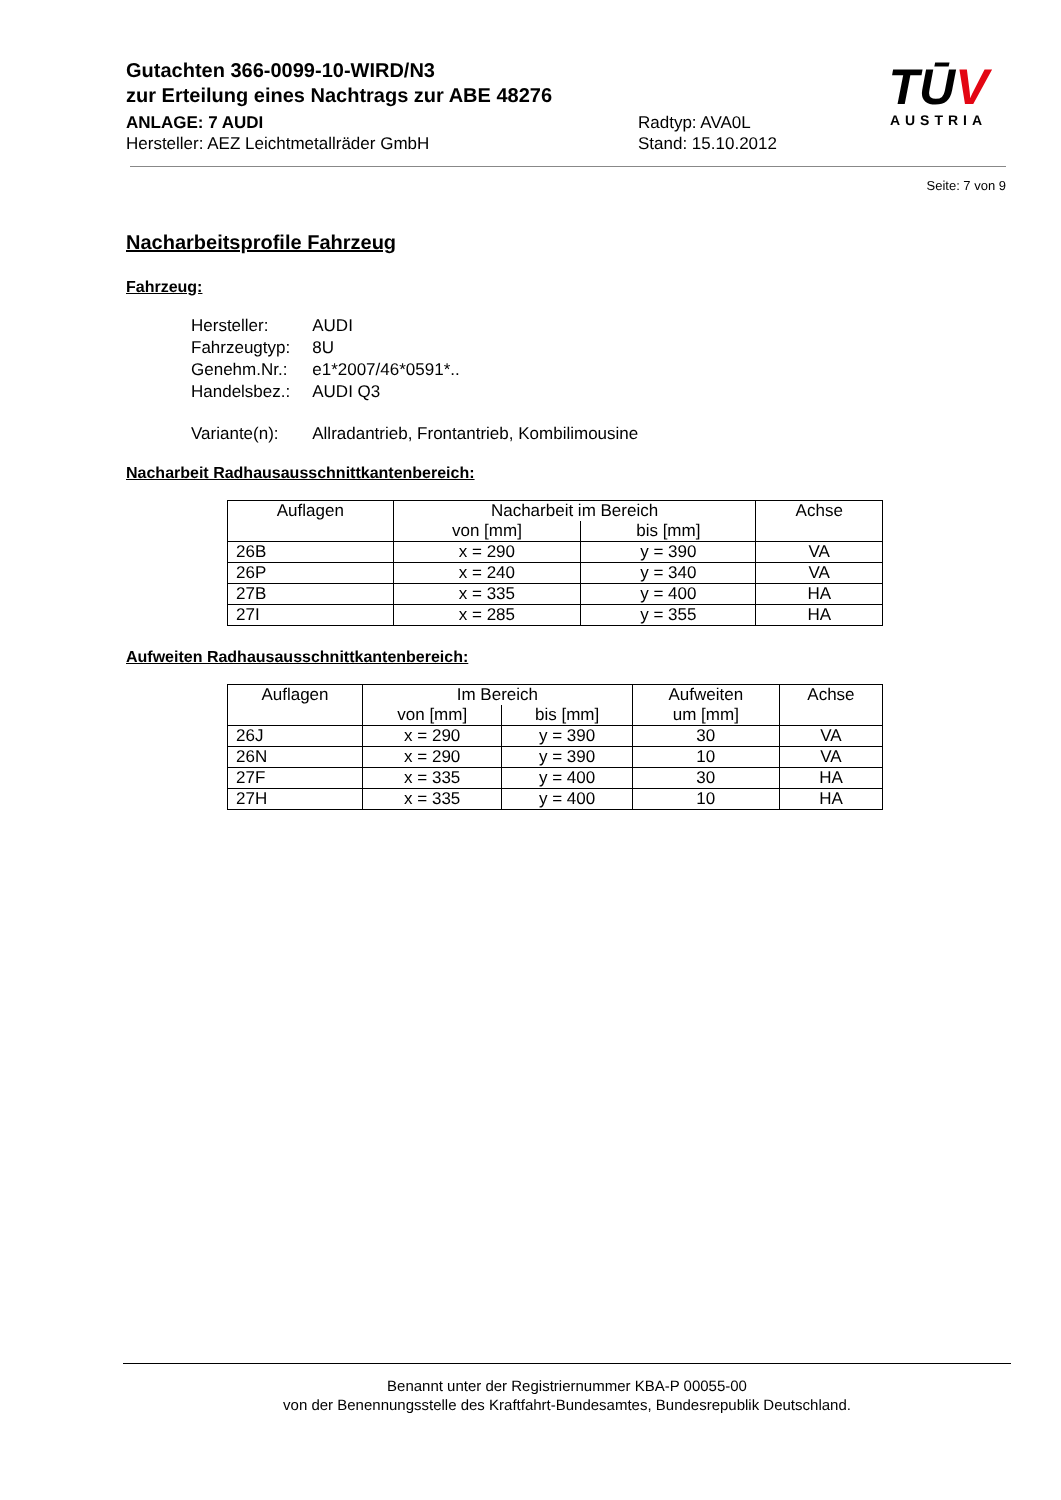Gutachten 366-0099-10-WIRD/N3
zur Erteilung eines Nachtrags zur ABE 48276
ANLAGE: 7 AUDI Radtyp: AVA0L
Hersteller: AEZ Leichtmetallräder GmbH Stand: 15.10.2012
TŪV
AUSTRIA
Seite: 7 von 9
Nacharbeitsprofile Fahrzeug
Fahrzeug:
| Hersteller: | AUDI |
| Fahrzeugtyp: | 8U |
| Genehm.Nr.: | e1*2007/46*0591*.. |
| Handelsbez.: | AUDI Q3 |
| Variante(n): | Allradantrieb, Frontantrieb, Kombilimousine |
Nacharbeit Radhausausschnittkantenbereich:
| Auflagen | Nacharbeit im Bereich | | Achse |
| --- | --- | --- | --- |
| | von [mm] | bis [mm] | |
| 26B | x = 290 | y = 390 | VA |
| 26P | x = 240 | y = 340 | VA |
| 27B | x = 335 | y = 400 | HA |
| 27I | x = 285 | y = 355 | HA |
Aufweiten Radhausausschnittkantenbereich:
| Auflagen | Im Bereich | | Aufweiten um [mm] | Achse |
| --- | --- | --- | --- | --- |
| | von [mm] | bis [mm] | | |
| 26J | x = 290 | y = 390 | 30 | VA |
| 26N | x = 290 | y = 390 | 10 | VA |
| 27F | x = 335 | y = 400 | 30 | HA |
| 27H | x = 335 | y = 400 | 10 | HA |
Benannt unter der Registriernummer KBA-P 00055-00
von der Benennungsstelle des Kraftfahrt-Bundesamtes, Bundesrepublik Deutschland.